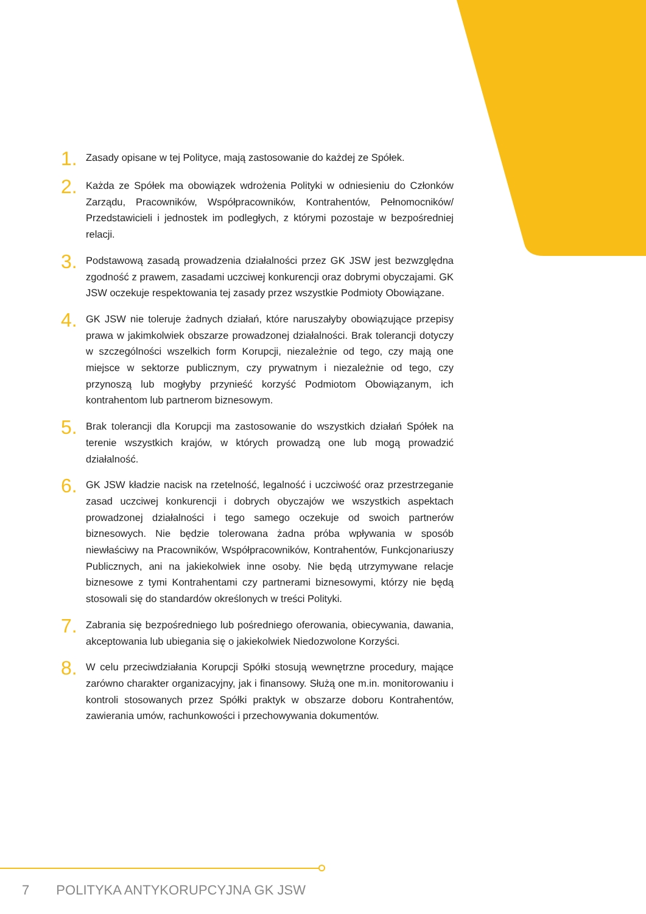1.
Zasady opisane w tej Polityce, mają zastosowanie do każdej ze Spółek.
2.
Każda ze Spółek ma obowiązek wdrożenia Polityki w odniesieniu do Członków Zarządu, Pracowników, Współpracowników, Kontrahentów, Pełnomocników/ Przedstawicieli i jednostek im podległych, z którymi pozostaje w bezpośredniej relacji.
3.
Podstawową zasadą prowadzenia działalności przez GK JSW jest bezwzględna zgodność z prawem, zasadami uczciwej konkurencji oraz dobrymi obyczajami. GK JSW oczekuje respektowania tej zasady przez wszystkie Podmioty Obowiązane.
4.
GK JSW nie toleruje żadnych działań, które naruszałyby obowiązujące przepisy prawa w jakimkolwiek obszarze prowadzonej działalności. Brak tolerancji dotyczy w szczególności wszelkich form Korupcji, niezależnie od tego, czy mają one miejsce w sektorze publicznym, czy prywatnym i niezależnie od tego, czy przynoszą lub mogłyby przynieść korzyść Podmiotom Obowiązanym, ich kontrahentom lub partnerom biznesowym.
5.
Brak tolerancji dla Korupcji ma zastosowanie do wszystkich działań Spółek na terenie wszystkich krajów, w których prowadzą one lub mogą prowadzić działalność.
6.
GK JSW kładzie nacisk na rzetelność, legalność i uczciwość oraz przestrzeganie zasad uczciwej konkurencji i dobrych obyczajów we wszystkich aspektach prowadzonej działalności i tego samego oczekuje od swoich partnerów biznesowych. Nie będzie tolerowana żadna próba wpływania w sposób niewłaściwy na Pracowników, Współpracowników, Kontrahentów, Funkcjonariuszy Publicznych, ani na jakiekolwiek inne osoby. Nie będą utrzymywane relacje biznesowe z tymi Kontrahentami czy partnerami biznesowymi, którzy nie będą stosowali się do standardów określonych w treści Polityki.
7.
Zabrania się bezpośredniego lub pośredniego oferowania, obiecywania, dawania, akceptowania lub ubiegania się o jakiekolwiek Niedozwolone Korzyści.
8.
W celu przeciwdziałania Korupcji Spółki stosują wewnętrzne procedury, mające zarówno charakter organizacyjny, jak i finansowy. Służą one m.in. monitorowaniu i kontroli stosowanych przez Spółki praktyk w obszarze doboru Kontrahentów, zawierania umów, rachunkowości i przechowywania dokumentów.
7 POLITYKA ANTYKORUPCYJNA GK JSW